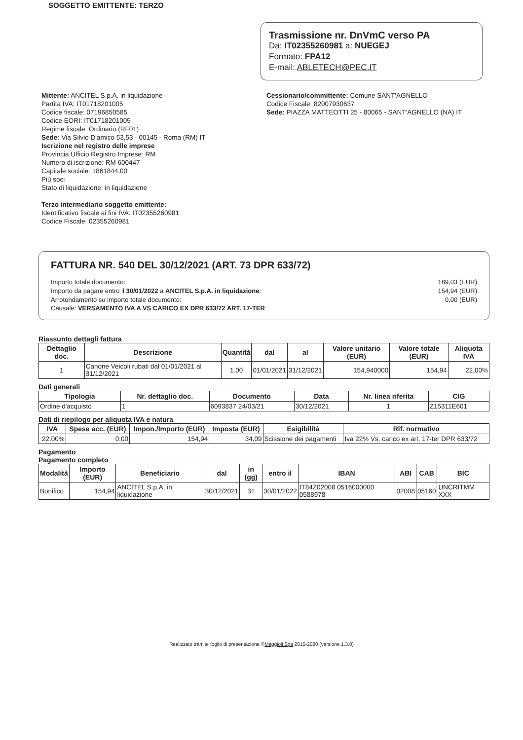SOGGETTO EMITTENTE: TERZO
Trasmissione nr. DnVmC verso PA
Da: IT02355260981 a: NUEGEJ
Formato: FPA12
E-mail: ABLETECH@PEC.IT
Mittente: ANCITEL S.p.A. in liquidazione
Partita IVA: IT01718201005
Codice fiscale: 07196850585
Codice EORI: IT01718201005
Regime fiscale: Ordinario (RF01)
Sede: Via Silvio D'amico 53,53 - 00145 - Roma (RM) IT
Iscrizione nel registro delle imprese
Provincia Ufficio Registro Imprese: RM
Numero di iscrizione: RM 600447
Capitale sociale: 1861844.00
Più soci
Stato di liquidazione: in liquidazione
Terzo intermediario soggetto emittente:
Identificativo fiscale ai fini IVA: IT02355260981
Codice Fiscale: 02355260981
Cessionario/committente: Comune SANT'AGNELLO
Codice Fiscale: 82007930637
Sede: PIAZZA MATTEOTTI 25 - 80065 - SANT'AGNELLO (NA) IT
FATTURA NR. 540 DEL 30/12/2021 (ART. 73 DPR 633/72)
Importo totale documento: 189,03 (EUR)
Importo da pagare entro il 30/01/2022 a ANCITEL S.p.A. in liquidazione: 154,94 (EUR)
Arrotondamento su importo totale documento: 0,00 (EUR)
Causale: VERSAMENTO IVA A VS CARICO EX DPR 633/72 ART. 17-TER
Riassunto dettagli fattura
| Dettaglio doc. | Descrizione | Quantità | dal | al | Valore unitario (EUR) | Valore totale (EUR) | Aliquota IVA |
| --- | --- | --- | --- | --- | --- | --- | --- |
| 1 | Canone Veicoli rubati dal 01/01/2021 al 31/12/2021 | 1.00 | 01/01/2021 | 31/12/2021 | 154,940000 | 154,94 | 22,00% |
Dati generali
| Tipologia | Nr. dettaglio doc. | Documento | Data | Nr. linea riferita | CIG |
| --- | --- | --- | --- | --- | --- |
| Ordine d'acquisto | 1 | 6093837 24/03/21 | 30/12/2021 | 1 | Z15311E601 |
Dati di riepilogo per aliquota IVA e natura
| IVA | Spese acc. (EUR) | Impon./Importo (EUR) | Imposta (EUR) | Esigibilità | Rif. normativo |
| --- | --- | --- | --- | --- | --- |
| 22.00% | 0,00 | 154,94 | 34,09 | Scissione dei pagamenti | Iva 22% Vs. carico ex art. 17-ter DPR 633/72 |
Pagamento
Pagamento completo
| Modalità | Importo (EUR) | Beneficiario | dal | in (gg) | entro il | IBAN | ABI | CAB | BIC |
| --- | --- | --- | --- | --- | --- | --- | --- | --- | --- |
| Bonifico | 154,94 | ANCITEL S.p.A. in liquidazione | 30/12/2021 | 31 | 30/01/2022 | IT84Z02008 0516000000 0588978 | 02008 | 05160 | UNCRITMM XXX |
Realizzato tramite foglio di presentazione ©Maggioli Spa 2015-2020 (versione 1.3.0)